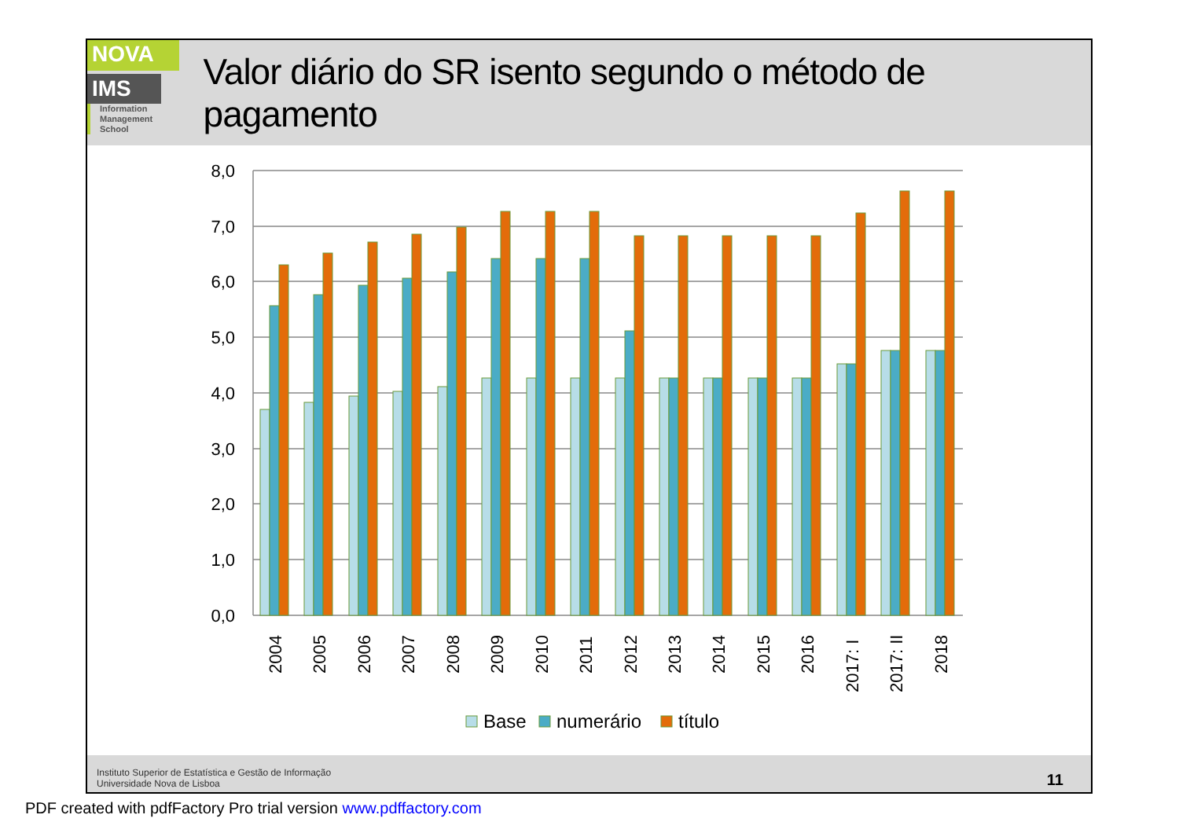NOVA
IMS
Information
Management
School
Valor diário do SR isento segundo o método de pagamento
8,0
7,0
6,0
5,0
4,0
3,0
2,0
1,0
0,0
2004
2005
2006
2007
2008
2009
2010
2011
2012
2013
2014
2015
2016
2017: I
2017: II
2018
Base
numerário
título
Instituto Superior de Estatística e Gestão de Informação
Universidade Nova de Lisboa
11
PDF created with pdfFactory Pro trial version www.pdffactory.com